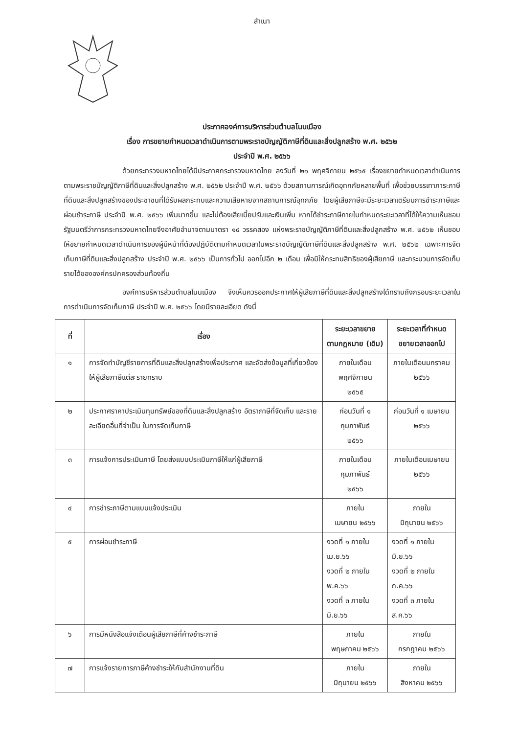สำเนา
ประกาศองค์การบริหารส่วนตำบลโนนเมือง
เรื่อง การขยายกำหนดเวลาดำเนินการตามพระราชบัญญัติภาษีที่ดินและสิ่งปลูกสร้าง พ.ศ. ๒๕๖๒
ประจำปี พ.ศ. ๒๕๖๖
ด้วยกระทรวงมหาดไทยได้มีประกาศกระทรวงมหาดไทย ลงวันที่ ๒๑ พฤศจิกายน ๒๕๖๕ เรื่องขยายกำหนดเวลาดำเนินการตามพระราชบัญญัติภาษีที่ดินและสิ่งปลูกสร้าง พ.ศ. ๒๕๖๒ ประจำปี พ.ศ. ๒๕๖๖ ด้วยสถานการณ์เกิดอุทกภัยหลายพื้นที่ เพื่อช่วยบรรเทาภาระภาษีที่ดินและสิ่งปลูกสร้างของประชาชนที่ได้รับผลกระทบและความเสียหายจากสถานการณ์อุทกภัย โดยผู้เสียภาษีจะมีระยะเวลาเตรียมการชำระภาษีและผ่อนชำระภาษี ประจำปี พ.ศ. ๒๕๖๖ เพิ่มมากขึ้น และไม่ต้องเสียเบี้ยปรับและเงินเพิ่ม หากได้ชำระภาษีภายในกำหนดระยะเวลาที่ได้ให้ความเห็นชอบ รัฐมนตรีว่าการกระทรวงมหาดไทยจึงอาศัยอำนาจตามมาตรา ๑๔ วรรคสอง แห่งพระราชบัญญัติภาษีที่ดินและสิ่งปลูกสร้าง พ.ศ. ๒๕๖๒ เห็นชอบให้ขยายกำหนดเวลาดำเนินการของผู้มีหน้าที่ต้องปฏิบัติตามกำหนดเวลาในพระราชบัญญัติภาษีที่ดินและสิ่งปลูกสร้าง พ.ศ. ๒๕๖๒ เฉพาะการจัดเก็บภาษีที่ดินและสิ่งปลูกสร้าง ประจำปี พ.ศ. ๒๕๖๖ เป็นการทั่วไป ออกไปอีก ๒ เดือน เพื่อมิให้กระทบสิทธิของผู้เสียภาษี และกระบวนการจัดเก็บรายได้ขององค์กรปกครองส่วนท้องถิ่น
องค์การบริหารส่วนตำบลโนนเมือง จึงเห็นควรออกประกาศให้ผู้เสียภาษีที่ดินและสิ่งปลูกสร้างได้ทราบถึงกรอบระยะเวลาในการดำเนินการจัดเก็บภาษี ประจำปี พ.ศ. ๒๕๖๖ โดยมีรายละเอียด ดังนี้
| ที่ | เรื่อง | ระยะเวลาขยาย ตามกฎหมาย (เดิม) | ระยะเวลาที่กำหนด ขยายเวลาออกไป |
| --- | --- | --- | --- |
| ๑ | การจัดทำบัญชีรายการที่ดินและสิ่งปลูกสร้างเพื่อประกาศ และจัดส่งข้อมูลที่เกี่ยวข้องให้ผู้เสียภาษีแต่ละรายทราบ | ภายในเดือนพฤศจิกายน ๒๕๖๕ | ภายในเดือนมกราคม ๒๕๖๖ |
| ๒ | ประกาศราคาประเมินทุนทรัพย์ของที่ดินและสิ่งปลูกสร้าง อัตราภาษีที่จัดเก็บ และรายละเอียดอื่นที่จำเป็น ในการจัดเก็บภาษี | ก่อนวันที่ ๑ กุมภาพันธ์ ๒๕๖๖ | ก่อนวันที่ ๑ เมษายน ๒๕๖๖ |
| ๓ | การแจ้งการประเมินภาษี โดยส่งแบบประเมินภาษีให้แก่ผู้เสียภาษี | ภายในเดือนกุมภาพันธ์ ๒๕๖๖ | ภายในเดือนเมษายน ๒๕๖๖ |
| ๔ | การชำระภาษีตามแบบแจ้งประเมิน | ภายใน เมษายน ๒๕๖๖ | ภายใน มิถุนายน ๒๕๖๖ |
| ๕ | การผ่อนชำระภาษี | งวดที่ ๑ ภายใน เม.ย.๖๖ งวดที่ ๒ ภายใน พ.ค.๖๖ งวดที่ ๓ ภายใน มิ.ย.๖๖ | งวดที่ ๑ ภายใน มิ.ย.๖๖ งวดที่ ๒ ภายใน ก.ค.๖๖ งวดที่ ๓ ภายใน ส.ค.๖๖ |
| ๖ | การมีหนังสือแจ้งเตือนผู้เสียภาษีที่ค้างชำระภาษี | ภายใน พฤษภาคม ๒๕๖๖ | ภายใน กรกฎาคม ๒๕๖๖ |
| ๗ | การแจ้งรายการภาษีค้างชำระให้กับสำนักงานที่ดิน | ภายใน มิถุนายน ๒๕๖๖ | ภายใน สิงหาคม ๒๕๖๖ |